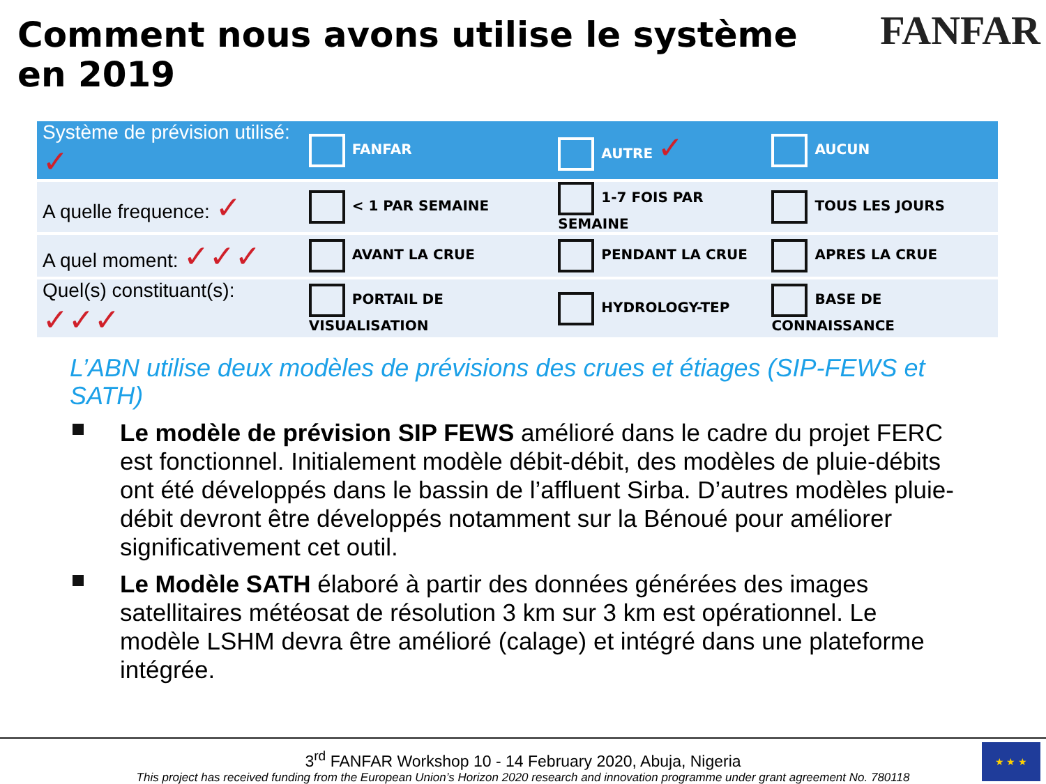Comment nous avons utilise le système en 2019
FANFAR
| Système de prévision utilisé: ✓ | FANFAR | AUTRE ✓ | AUCUN |
| A quelle frequence: ✓ | < 1 PAR SEMAINE | 1-7 FOIS PAR SEMAINE | TOUS LES JOURS |
| A quel moment: ✓✓✓ | AVANT LA CRUE | PENDANT LA CRUE | APRES LA CRUE |
| Quel(s) constituant(s): ✓✓✓ | PORTAIL DE VISUALISATION | HYDROLOGY-TEP | BASE DE CONNAISSANCE |
L’ABN utilise deux modèles de prévisions des crues et étiages (SIP-FEWS et SATH)
Le modèle de prévision SIP FEWS amélioré dans le cadre du projet FERC est fonctionnel. Initialement modèle débit-débit, des modèles de pluie-débits ont été développés dans le bassin de l’affluent Sirba. D’autres modèles pluie-débit devront être développés notamment sur la Bénoué pour améliorer significativement cet outil.
Le Modèle SATH élaboré à partir des données générées des images satellitaires météosat de résolution 3 km sur 3 km est opérationnel. Le modèle LSHM devra être amélioré (calage) et intégré dans une plateforme intégrée.
3<sup>rd</sup> FANFAR Workshop 10 - 14 February 2020, Abuja, Nigeria
This project has received funding from the European Union’s Horizon 2020 research and innovation programme under grant agreement No. 780118
★ ★ ★